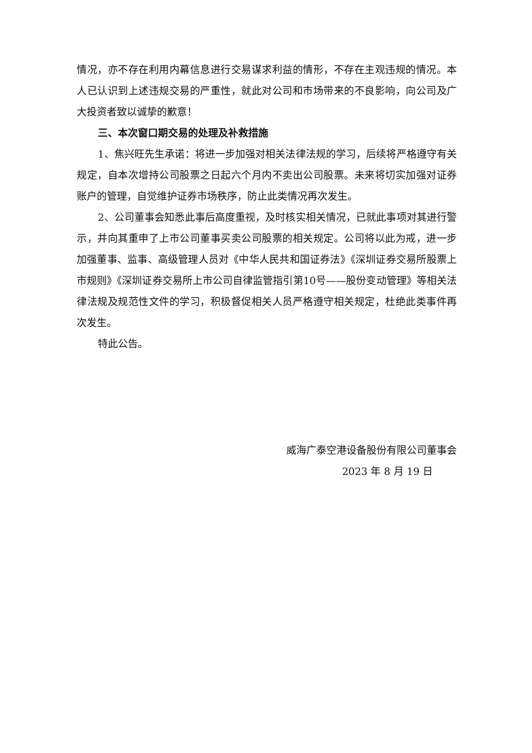情况，亦不存在利用内幕信息进行交易谋求利益的情形，不存在主观违规的情况。本人已认识到上述违规交易的严重性，就此对公司和市场带来的不良影响，向公司及广大投资者致以诚挚的歉意！
三、本次窗口期交易的处理及补救措施
1、焦兴旺先生承诺：将进一步加强对相关法律法规的学习，后续将严格遵守有关规定，自本次增持公司股票之日起六个月内不卖出公司股票。未来将切实加强对证券账户的管理，自觉维护证券市场秩序，防止此类情况再次发生。
2、公司董事会知悉此事后高度重视，及时核实相关情况，已就此事项对其进行警示，并向其重申了上市公司董事买卖公司股票的相关规定。公司将以此为戒，进一步加强董事、监事、高级管理人员对《中华人民共和国证券法》《深圳证券交易所股票上市规则》《深圳证券交易所上市公司自律监管指引第10号——股份变动管理》等相关法律法规及规范性文件的学习，积极督促相关人员严格遵守相关规定，杜绝此类事件再次发生。
特此公告。
威海广泰空港设备股份有限公司董事会
2023 年 8 月 19 日